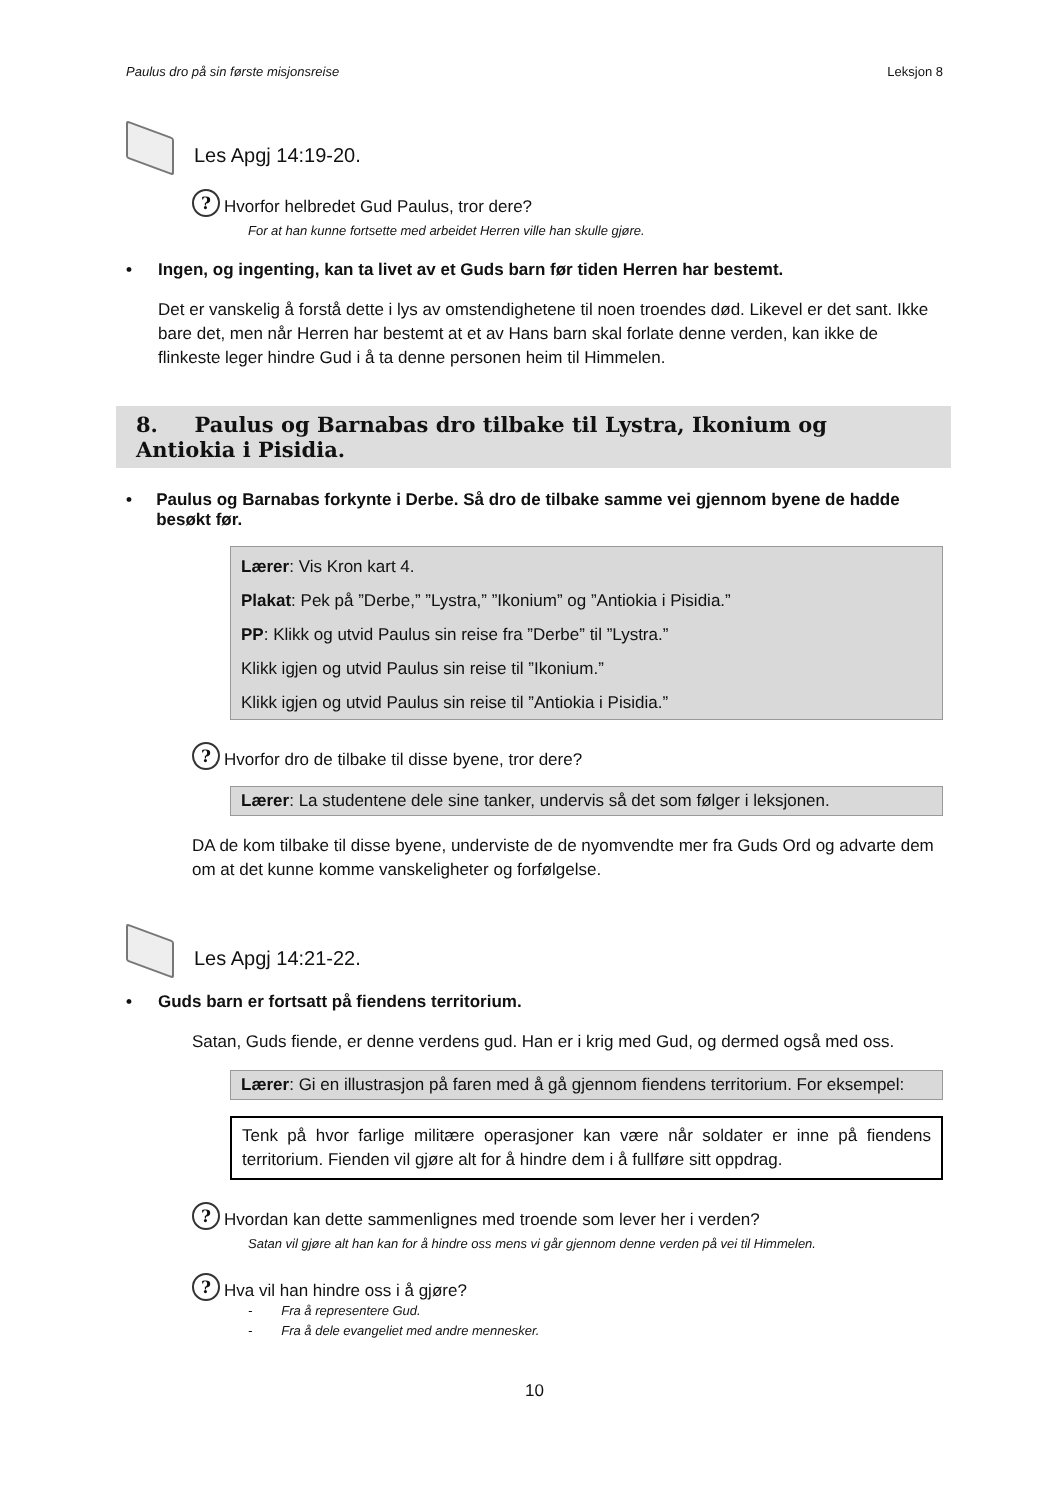Paulus dro på sin første misjonsreise Leksjon 8
Les Apgj 14:19-20.
?
Hvorfor helbredet Gud Paulus, tror dere?
For at han kunne fortsette med arbeidet Herren ville han skulle gjøre.
• Ingen, og ingenting, kan ta livet av et Guds barn før tiden Herren har bestemt.
Det er vanskelig å forstå dette i lys av omstendighetene til noen troendes død. Likevel er det sant. Ikke bare det, men når Herren har bestemt at et av Hans barn skal forlate denne verden, kan ikke de flinkeste leger hindre Gud i å ta denne personen heim til Himmelen.
8. Paulus og Barnabas dro tilbake til Lystra, Ikonium og Antiokia i Pisidia.
• Paulus og Barnabas forkynte i Derbe. Så dro de tilbake samme vei gjennom byene de hadde besøkt før.
Lærer: Vis Kron kart 4.
Plakat: Pek på ”Derbe,” ”Lystra,” ”Ikonium” og ”Antiokia i Pisidia.”
PP: Klikk og utvid Paulus sin reise fra ”Derbe” til ”Lystra.”
Klikk igjen og utvid Paulus sin reise til ”Ikonium.”
Klikk igjen og utvid Paulus sin reise til ”Antiokia i Pisidia.”
?
Hvorfor dro de tilbake til disse byene, tror dere?
Lærer: La studentene dele sine tanker, undervis så det som følger i leksjonen.
DA de kom tilbake til disse byene, underviste de de nyomvendte mer fra Guds Ord og advarte dem om at det kunne komme vanskeligheter og forfølgelse.
Les Apgj 14:21-22.
• Guds barn er fortsatt på fiendens territorium.
Satan, Guds fiende, er denne verdens gud. Han er i krig med Gud, og dermed også med oss.
Lærer: Gi en illustrasjon på faren med å gå gjennom fiendens territorium. For eksempel:
Tenk på hvor farlige militære operasjoner kan være når soldater er inne på fiendens territorium. Fienden vil gjøre alt for å hindre dem i å fullføre sitt oppdrag.
?
Hvordan kan dette sammenlignes med troende som lever her i verden?
Satan vil gjøre alt han kan for å hindre oss mens vi går gjennom denne verden på vei til Himmelen.
?
Hva vil han hindre oss i å gjøre?
- Fra å representere Gud.
- Fra å dele evangeliet med andre mennesker.
10